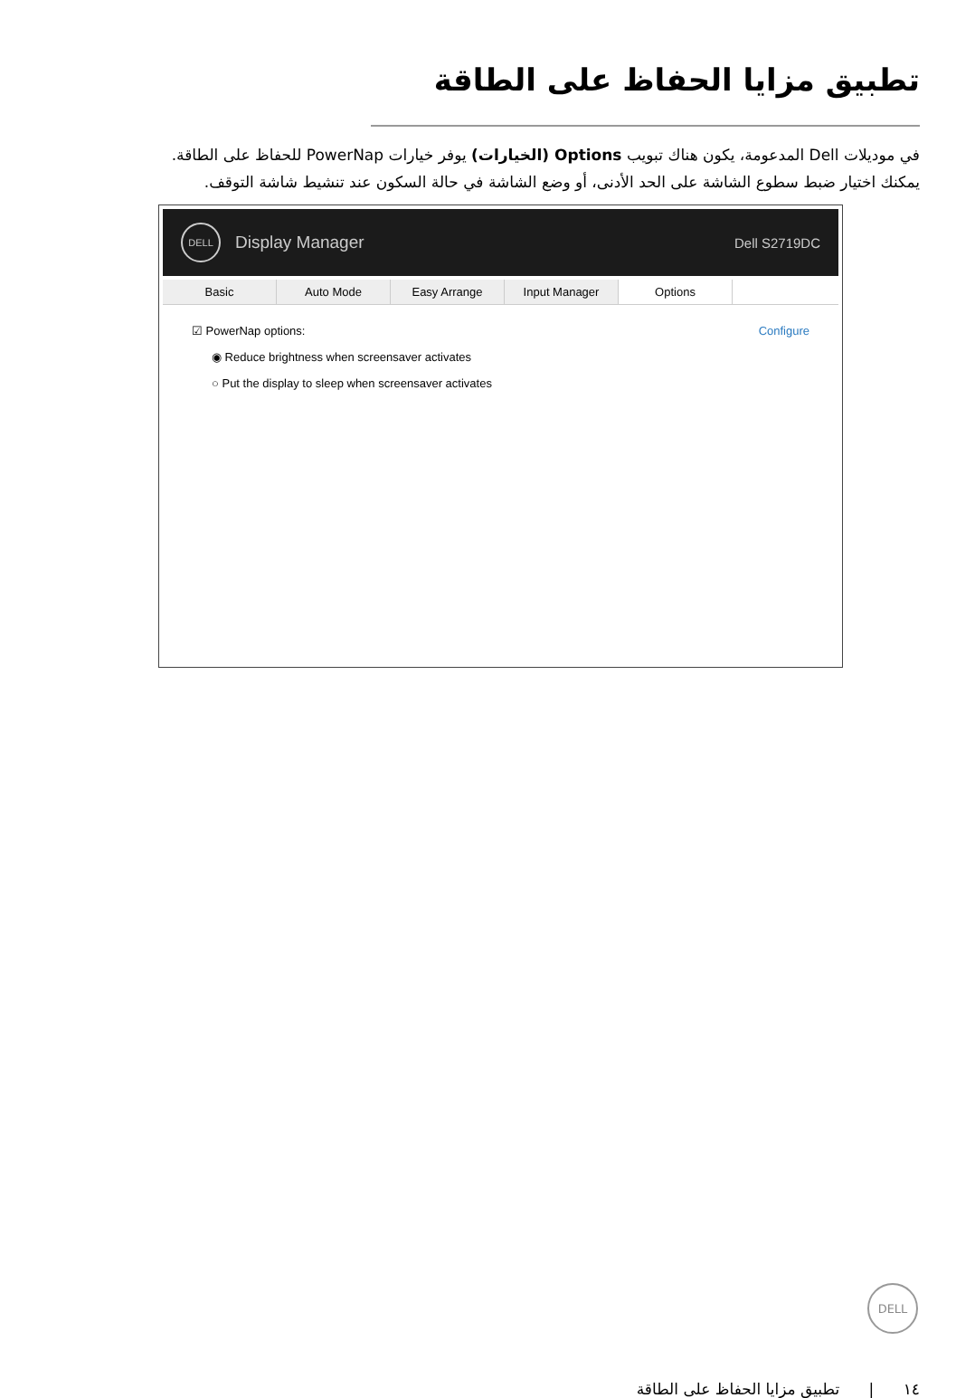تطبيق مزايا الحفاظ على الطاقة
في موديلات Dell المدعومة، يكون هناك تبويب Options (الخيارات) يوفر خيارات PowerNap للحفاظ على الطاقة.
يمكنك اختيار ضبط سطوع الشاشة على الحد الأدنى، أو وضع الشاشة في حالة السكون عند تنشيط شاشة التوقف.
DELL
Display Manager Dell S2719DC
Basic Auto Mode Easy Arrange Input Manager Options
☑ PowerNap options: Configure
◉ Reduce brightness when screensaver activates
○ Put the display to sleep when screensaver activates
DELL
١٤ | تطبيق مزايا الحفاظ على الطاقة